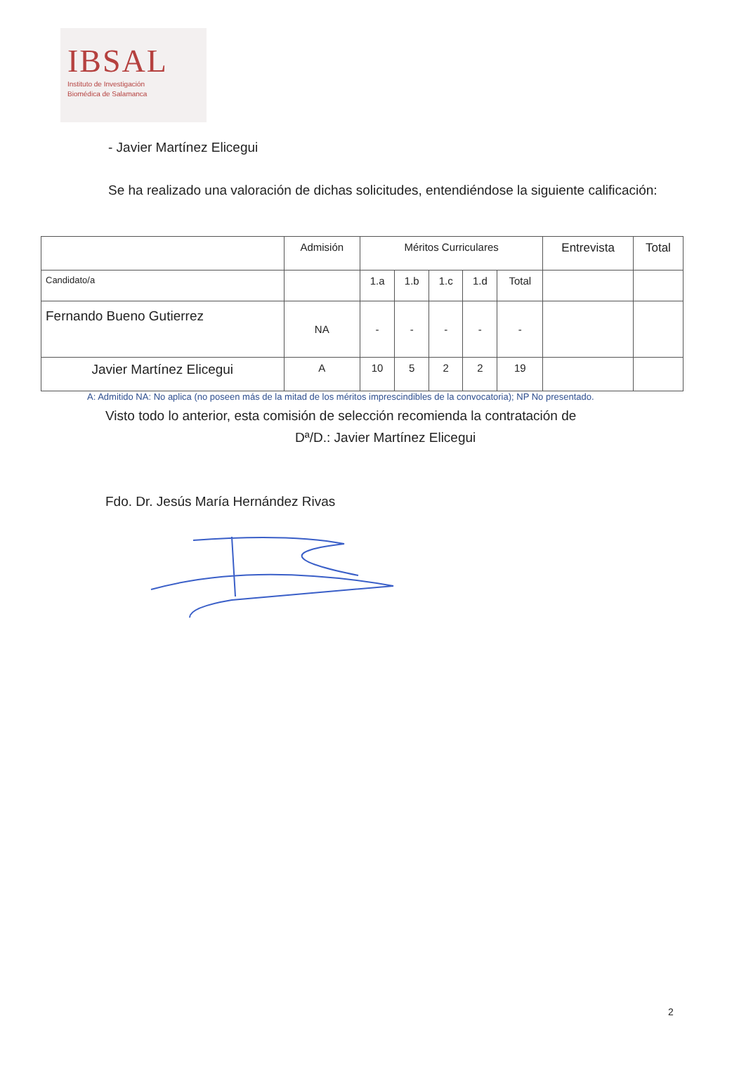IBSAL
Instituto de Investigación
Biomédica de Salamanca
- Javier Martínez Elicegui
Se ha realizado una valoración de dichas solicitudes, entendiéndose la siguiente calificación:
| | Admisión | Méritos Curriculares | | | | | Entrevista | Total |
| --- | --- | --- | --- | --- | --- | --- | --- | --- |
| Candidato/a | | 1.a | 1.b | 1.c | 1.d | Total | | |
| Fernando Bueno Gutierrez | NA | - | - | - | - | - | | |
| Javier Martínez Elicegui | A | 10 | 5 | 2 | 2 | 19 | | |
A: Admitido NA: No aplica (no poseen más de la mitad de los méritos imprescindibles de la convocatoria); NP No presentado.
Visto todo lo anterior, esta comisión de selección recomienda la contratación de
Dª/D.: Javier Martínez Elicegui
Fdo. Dr. Jesús María Hernández Rivas
2